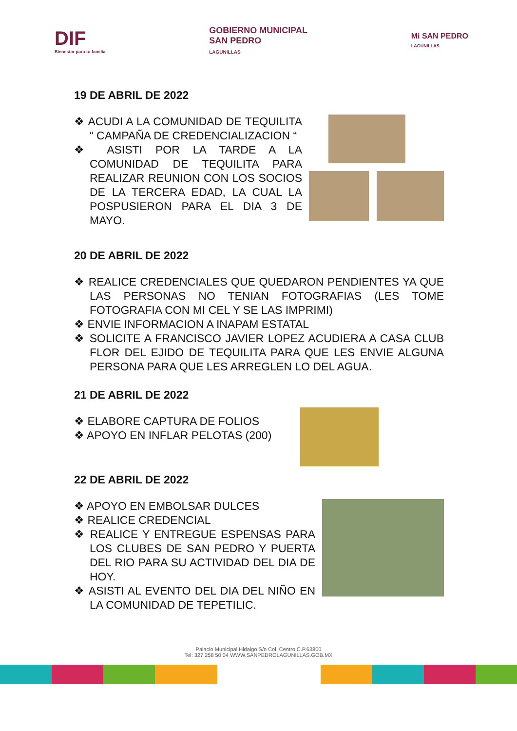DIF
Bienestar para tu familia
GOBIERNO MUNICIPAL
SAN PEDRO
LAGUNILLAS
Mi SAN PEDRO
LAGUNILLAS
19 DE ABRIL DE 2022
❖ ACUDI A LA COMUNIDAD DE TEQUILITA “ CAMPAÑA DE CREDENCIALIZACION “
❖ ASISTI POR LA TARDE A LA COMUNIDAD DE TEQUILITA PARA REALIZAR REUNION CON LOS SOCIOS DE LA TERCERA EDAD, LA CUAL LA POSPUSIERON PARA EL DIA 3 DE MAYO.
20 DE ABRIL DE 2022
❖ REALICE CREDENCIALES QUE QUEDARON PENDIENTES YA QUE LAS PERSONAS NO TENIAN FOTOGRAFIAS (LES TOME FOTOGRAFIA CON MI CEL Y SE LAS IMPRIMI)
❖ ENVIE INFORMACION A INAPAM ESTATAL
❖ SOLICITE A FRANCISCO JAVIER LOPEZ ACUDIERA A CASA CLUB FLOR DEL EJIDO DE TEQUILITA PARA QUE LES ENVIE ALGUNA PERSONA PARA QUE LES ARREGLEN LO DEL AGUA.
21 DE ABRIL DE 2022
❖ ELABORE CAPTURA DE FOLIOS
❖ APOYO EN INFLAR PELOTAS (200)
22 DE ABRIL DE 2022
❖ APOYO EN EMBOLSAR DULCES
❖ REALICE CREDENCIAL
❖ REALICE Y ENTREGUE ESPENSAS PARA LOS CLUBES DE SAN PEDRO Y PUERTA DEL RIO PARA SU ACTIVIDAD DEL DIA DE HOY.
❖ ASISTI AL EVENTO DEL DIA DEL NIÑO EN LA COMUNIDAD DE TEPETILIC.
Palacio Municipal Hidalgo S/n Col. Centro C.P.63800
Tel: 327 258 50 04 WWW.SANPEDROLAGUNILLAS.GOB.MX